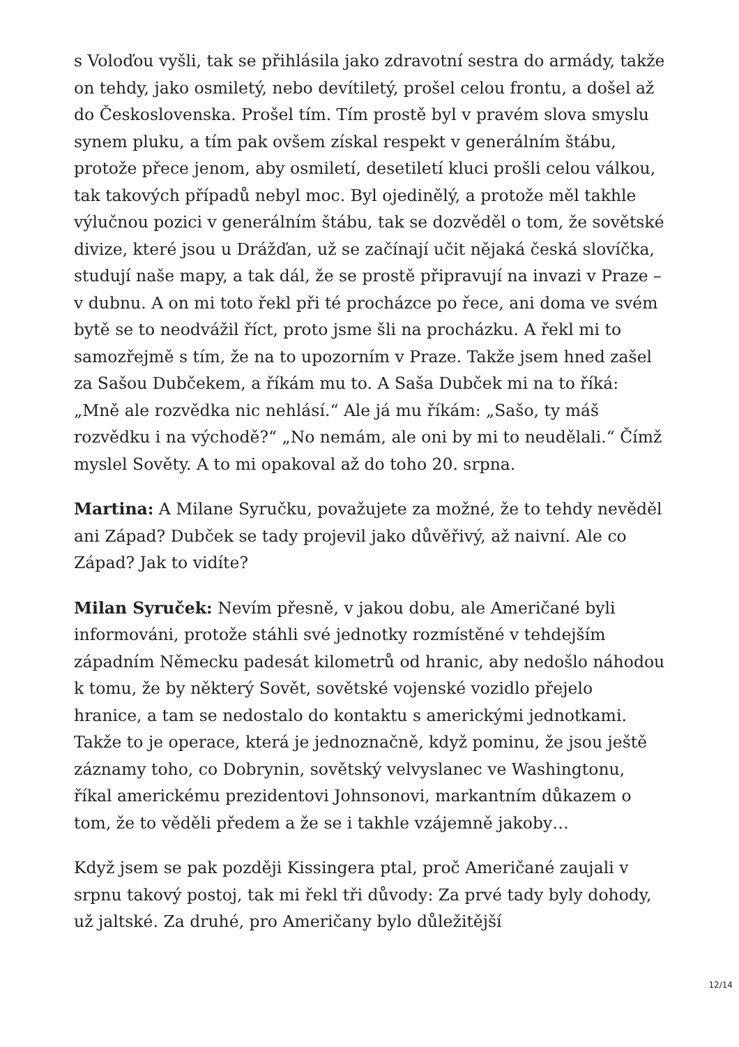s Voloďou vyšli, tak se přihlásila jako zdravotní sestra do armády, takže on tehdy, jako osmiletý, nebo devítiletý, prošel celou frontu, a došel až do Československa. Prošel tím. Tím prostě byl v pravém slova smyslu synem pluku, a tím pak ovšem získal respekt v generálním štábu, protože přece jenom, aby osmiletí, desetiletí kluci prošli celou válkou, tak takových případů nebyl moc. Byl ojedinělý, a protože měl takhle výlučnou pozici v generálním štábu, tak se dozvěděl o tom, že sovětské divize, které jsou u Drážďan, už se začínají učit nějaká česká slovíčka, studují naše mapy, a tak dál, že se prostě připravují na invazi v Praze – v dubnu. A on mi toto řekl při té procházce po řece, ani doma ve svém bytě se to neodvážil říct, proto jsme šli na procházku. A řekl mi to samozřejmě s tím, že na to upozorním v Praze. Takže jsem hned zašel za Sašou Dubčekem, a říkám mu to. A Saša Dubček mi na to říká: „Mně ale rozvědka nic nehlásí.“ Ale já mu říkám: „Sašo, ty máš rozvědku i na východě?“ „No nemám, ale oni by mi to neudělali.“ Čímž myslel Sověty. A to mi opakoval až do toho 20. srpna.
Martina: A Milane Syručku, považujete za možné, že to tehdy nevěděl ani Západ? Dubček se tady projevil jako důvěřivý, až naivní. Ale co Západ? Jak to vidíte?
Milan Syruček: Nevím přesně, v jakou dobu, ale Američané byli informováni, protože stáhli své jednotky rozmístěné v tehdejším západním Německu padesát kilometrů od hranic, aby nedošlo náhodou k tomu, že by některý Sovět, sovětské vojenské vozidlo přejelo hranice, a tam se nedostalo do kontaktu s americkými jednotkami. Takže to je operace, která je jednoznačně, když pominu, že jsou ještě záznamy toho, co Dobrynin, sovětský velvyslanec ve Washingtonu, říkal americkému prezidentovi Johnsonovi, markantním důkazem o tom, že to věděli předem a že se i takhle vzájemně jakoby…
Když jsem se pak později Kissingera ptal, proč Američané zaujali v srpnu takový postoj, tak mi řekl tři důvody: Za prvé tady byly dohody, už jaltské. Za druhé, pro Američany bylo důležitější
12/14